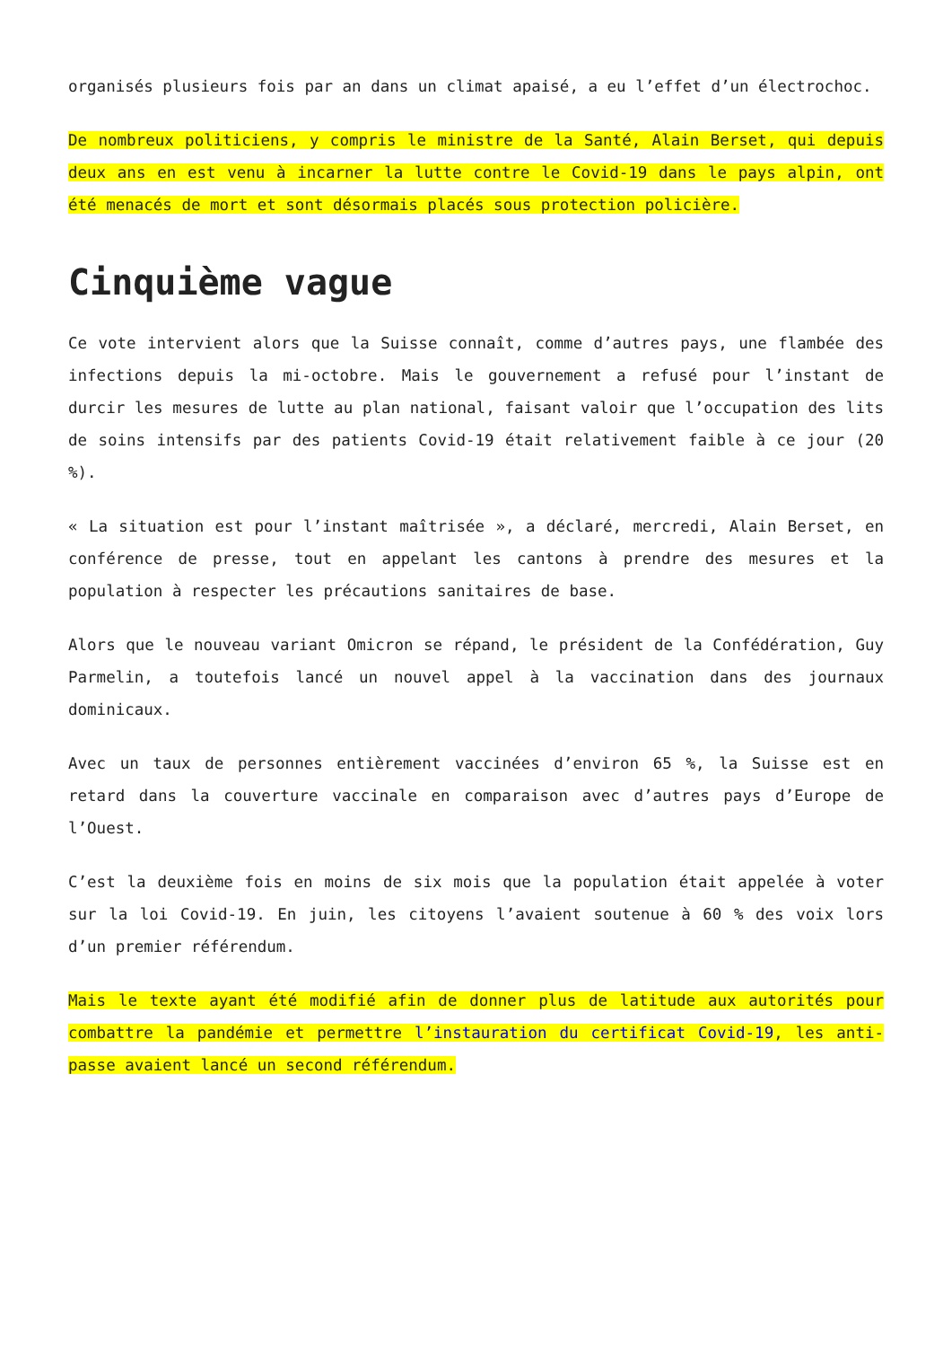organisés plusieurs fois par an dans un climat apaisé, a eu l’effet d’un électrochoc.
De nombreux politiciens, y compris le ministre de la Santé, Alain Berset, qui depuis deux ans en est venu à incarner la lutte contre le Covid-19 dans le pays alpin, ont été menacés de mort et sont désormais placés sous protection policière.
Cinquième vague
Ce vote intervient alors que la Suisse connaît, comme d’autres pays, une flambée des infections depuis la mi-octobre. Mais le gouvernement a refusé pour l’instant de durcir les mesures de lutte au plan national, faisant valoir que l’occupation des lits de soins intensifs par des patients Covid-19 était relativement faible à ce jour (20 %).
« La situation est pour l’instant maîtrisée », a déclaré, mercredi, Alain Berset, en conférence de presse, tout en appelant les cantons à prendre des mesures et la population à respecter les précautions sanitaires de base.
Alors que le nouveau variant Omicron se répand, le président de la Confédération, Guy Parmelin, a toutefois lancé un nouvel appel à la vaccination dans des journaux dominicaux.
Avec un taux de personnes entièrement vaccinées d’environ 65 %, la Suisse est en retard dans la couverture vaccinale en comparaison avec d’autres pays d’Europe de l’Ouest.
C’est la deuxième fois en moins de six mois que la population était appelée à voter sur la loi Covid-19. En juin, les citoyens l’avaient soutenue à 60 % des voix lors d’un premier référendum.
Mais le texte ayant été modifié afin de donner plus de latitude aux autorités pour combattre la pandémie et permettre l’instauration du certificat Covid-19, les anti-passe avaient lancé un second référendum.